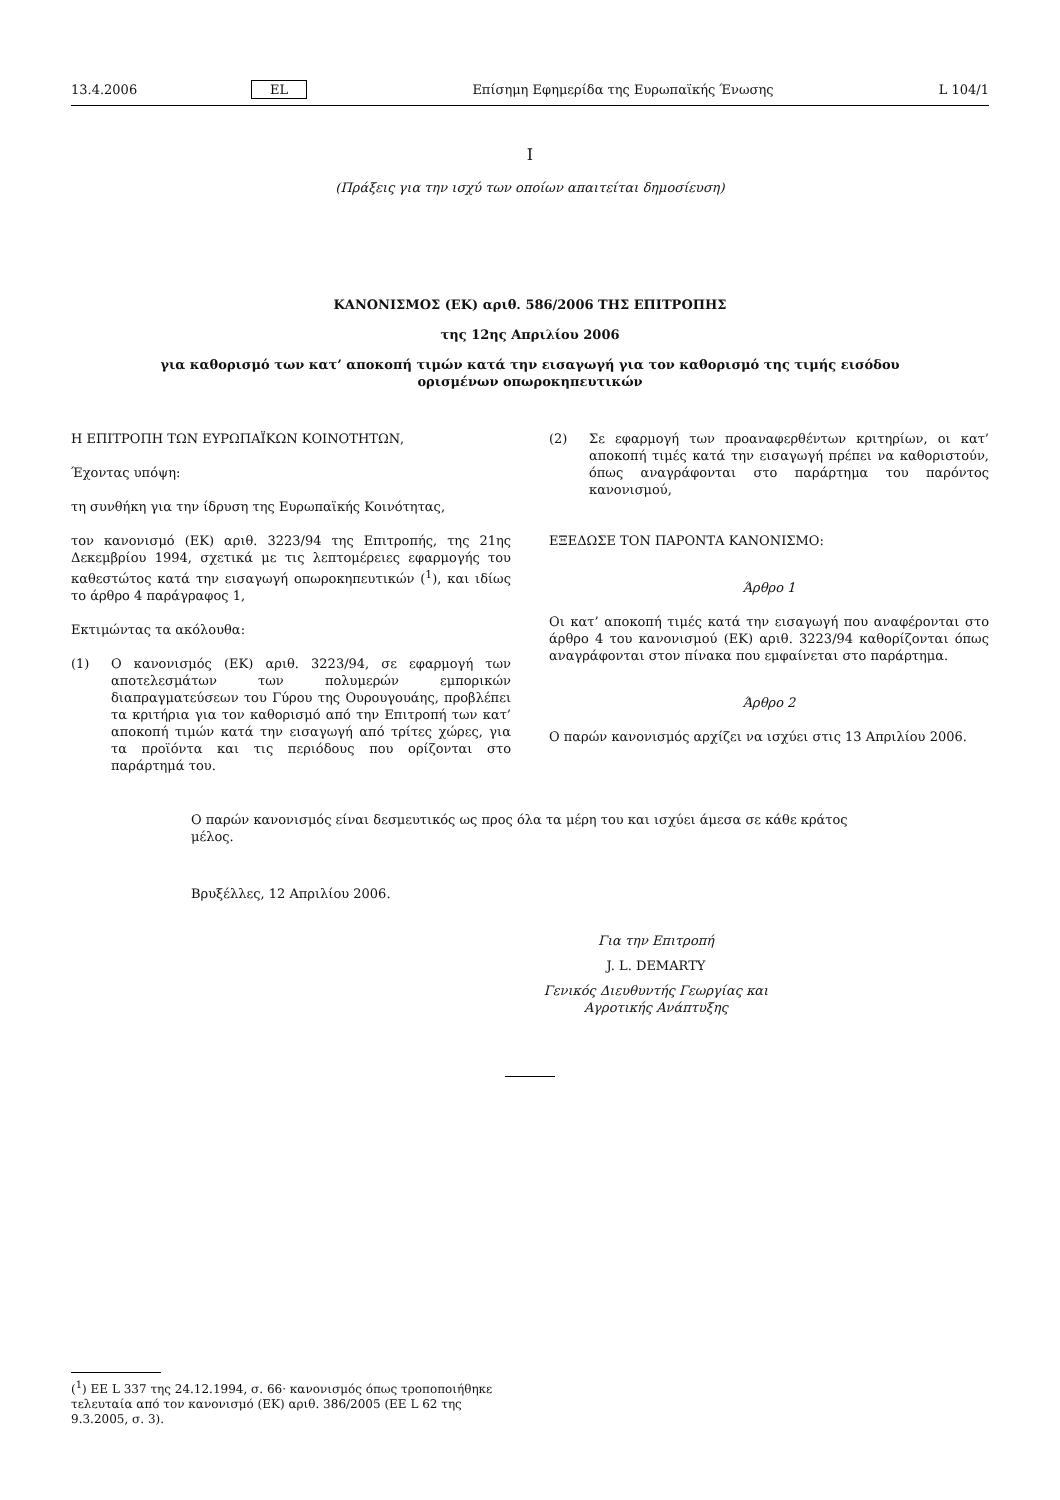13.4.2006 EL Επίσημη Εφημερίδα της Ευρωπαϊκής Ένωσης L 104/1
I
(Πράξεις για την ισχύ των οποίων απαιτείται δημοσίευση)
ΚΑΝΟΝΙΣΜΟΣ (ΕΚ) αριθ. 586/2006 ΤΗΣ ΕΠΙΤΡΟΠΗΣ
της 12ης Απριλίου 2006
για καθορισμό των κατ’ αποκοπή τιμών κατά την εισαγωγή για τον καθορισμό της τιμής εισόδου
ορισμένων οπωροκηπευτικών
Η ΕΠΙΤΡΟΠΗ ΤΩΝ ΕΥΡΩΠΑΪΚΩΝ ΚΟΙΝΟΤΗΤΩΝ,
Έχοντας υπόψη:
τη συνθήκη για την ίδρυση της Ευρωπαϊκής Κοινότητας,
τον κανονισμό (ΕΚ) αριθ. 3223/94 της Επιτροπής, της 21ης Δεκεμβρίου 1994, σχετικά με τις λεπτομέρειες εφαρμογής του καθεστώτος κατά την εισαγωγή οπωροκηπευτικών (<sup>1</sup>), και ιδίως το άρθρο 4 παράγραφος 1,
Εκτιμώντας τα ακόλουθα:
(1) Ο κανονισμός (ΕΚ) αριθ. 3223/94, σε εφαρμογή των αποτελεσμάτων των πολυμερών εμπορικών διαπραγματεύσεων του Γύρου της Ουρουγουάης, προβλέπει τα κριτήρια για τον καθορισμό από την Επιτροπή των κατ’ αποκοπή τιμών κατά την εισαγωγή από τρίτες χώρες, για τα προϊόντα και τις περιόδους που ορίζονται στο παράρτημά του.
(2) Σε εφαρμογή των προαναφερθέντων κριτηρίων, οι κατ’ αποκοπή τιμές κατά την εισαγωγή πρέπει να καθοριστούν, όπως αναγράφονται στο παράρτημα του παρόντος κανονισμού,
ΕΞΕΔΩΣΕ ΤΟΝ ΠΑΡΟΝΤΑ ΚΑΝΟΝΙΣΜΟ:
Άρθρο 1
Οι κατ’ αποκοπή τιμές κατά την εισαγωγή που αναφέρονται στο άρθρο 4 του κανονισμού (ΕΚ) αριθ. 3223/94 καθορίζονται όπως αναγράφονται στον πίνακα που εμφαίνεται στο παράρτημα.
Άρθρο 2
Ο παρών κανονισμός αρχίζει να ισχύει στις 13 Απριλίου 2006.
Ο παρών κανονισμός είναι δεσμευτικός ως προς όλα τα μέρη του και ισχύει άμεσα σε κάθε κράτος μέλος.
Βρυξέλλες, 12 Απριλίου 2006.
Για την Επιτροπή
J. L. DEMARTY
Γενικός Διευθυντής Γεωργίας και
Αγροτικής Ανάπτυξης
(<sup>1</sup>) ΕΕ L 337 της 24.12.1994, σ. 66· κανονισμός όπως τροποποιήθηκε τελευταία από τον κανονισμό (ΕΚ) αριθ. 386/2005 (ΕΕ L 62 της 9.3.2005, σ. 3).